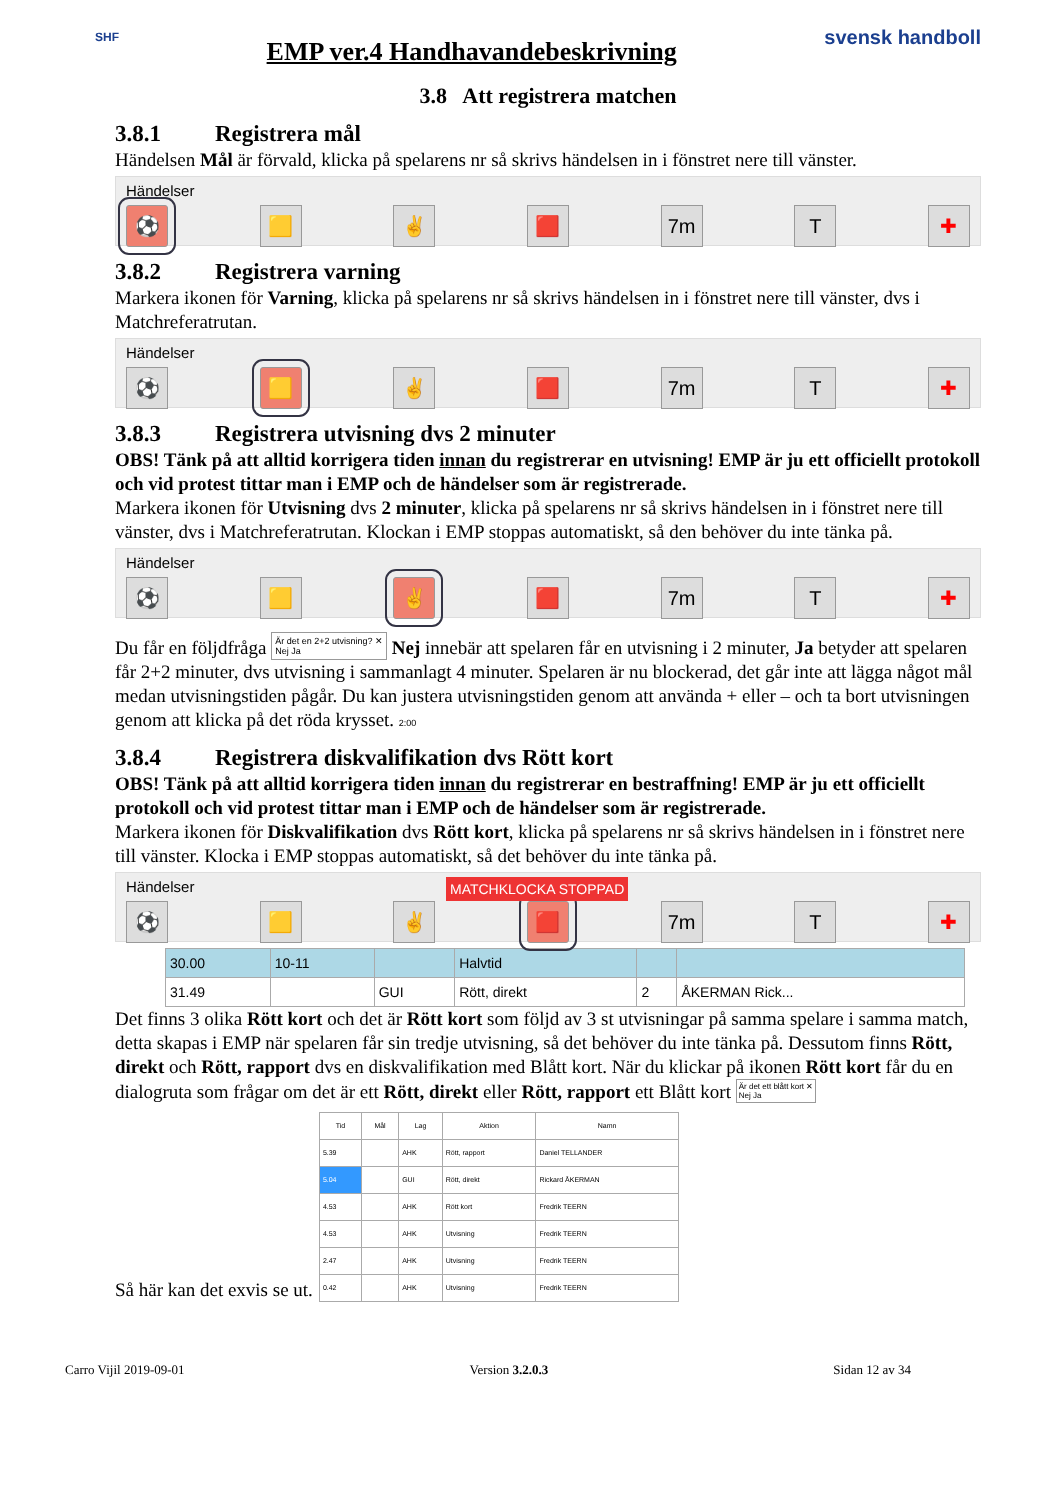SHF
EMP ver.4 Handhavandebeskrivning
svensk handboll
3.8 Att registrera matchen
3.8.1 Registrera mål
Händelsen Mål är förvald, klicka på spelarens nr så skrivs händelsen in i fönstret nere till vänster.
Händelser
⚽ 🟨 ✌ 🟥 7m T ✚
3.8.2 Registrera varning
Markera ikonen för Varning, klicka på spelarens nr så skrivs händelsen in i fönstret nere till vänster, dvs i Matchreferatrutan.
Händelser
⚽ 🟨 ✌ 🟥 7m T ✚
3.8.3 Registrera utvisning dvs 2 minuter
OBS! Tänk på att alltid korrigera tiden innan du registrerar en utvisning! EMP är ju ett officiellt protokoll och vid protest tittar man i EMP och de händelser som är registrerade.
Markera ikonen för Utvisning dvs 2 minuter, klicka på spelarens nr så skrivs händelsen in i fönstret nere till vänster, dvs i Matchreferatrutan. Klockan i EMP stoppas automatiskt, så den behöver du inte tänka på.
Händelser
⚽ 🟨 ✌ 🟥 7m T ✚
Du får en följdfråga Är det en 2+2 utvisning? ✕
Nej Ja Nej innebär att spelaren får en utvisning i 2 minuter, Ja betyder att spelaren får 2+2 minuter, dvs utvisning i sammanlagt 4 minuter. Spelaren är nu blockerad, det går inte att lägga något mål medan utvisningstiden pågår. Du kan justera utvisningstiden genom att använda + eller – och ta bort utvisningen genom att klicka på det röda krysset. 2:00
3.8.4 Registrera diskvalifikation dvs Rött kort
OBS! Tänk på att alltid korrigera tiden innan du registrerar en bestraffning! EMP är ju ett officiellt protokoll och vid protest tittar man i EMP och de händelser som är registrerade.
Markera ikonen för Diskvalifikation dvs Rött kort, klicka på spelarens nr så skrivs händelsen in i fönstret nere till vänster. Klocka i EMP stoppas automatiskt, så det behöver du inte tänka på.
MATCHKLOCKA STOPPAD
Händelser
⚽ 🟨 ✌ 🟥 7m T ✚
| 30.00 | 10-11 | | Halvtid | | |
| 31.49 | | GUI | Rött, direkt | 2 | ÅKERMAN Rick... |
Det finns 3 olika Rött kort och det är Rött kort som följd av 3 st utvisningar på samma spelare i samma match, detta skapas i EMP när spelaren får sin tredje utvisning, så det behöver du inte tänka på. Dessutom finns Rött, direkt och Rött, rapport dvs en diskvalifikation med Blått kort. När du klickar på ikonen Rött kort får du en dialogruta som frågar om det är ett Rött, direkt eller Rött, rapport ett Blått kort Är det ett blått kort ✕
Nej Ja
Så här kan det exvis se ut.
| Tid | Mål | Lag | Aktion | Namn |
| --- | --- | --- | --- | --- |
| 5.39 | | AHK | Rött, rapport | Daniel TELLANDER |
| 5.04 | | GUI | Rött, direkt | Rickard ÅKERMAN |
| 4.53 | | AHK | Rött kort | Fredrik TEERN |
| 4.53 | | AHK | Utvisning | Fredrik TEERN |
| 2.47 | | AHK | Utvisning | Fredrik TEERN |
| 0.42 | | AHK | Utvisning | Fredrik TEERN |
Carro Vijil 2019-09-01 Version 3.2.0.3 Sidan 12 av 34